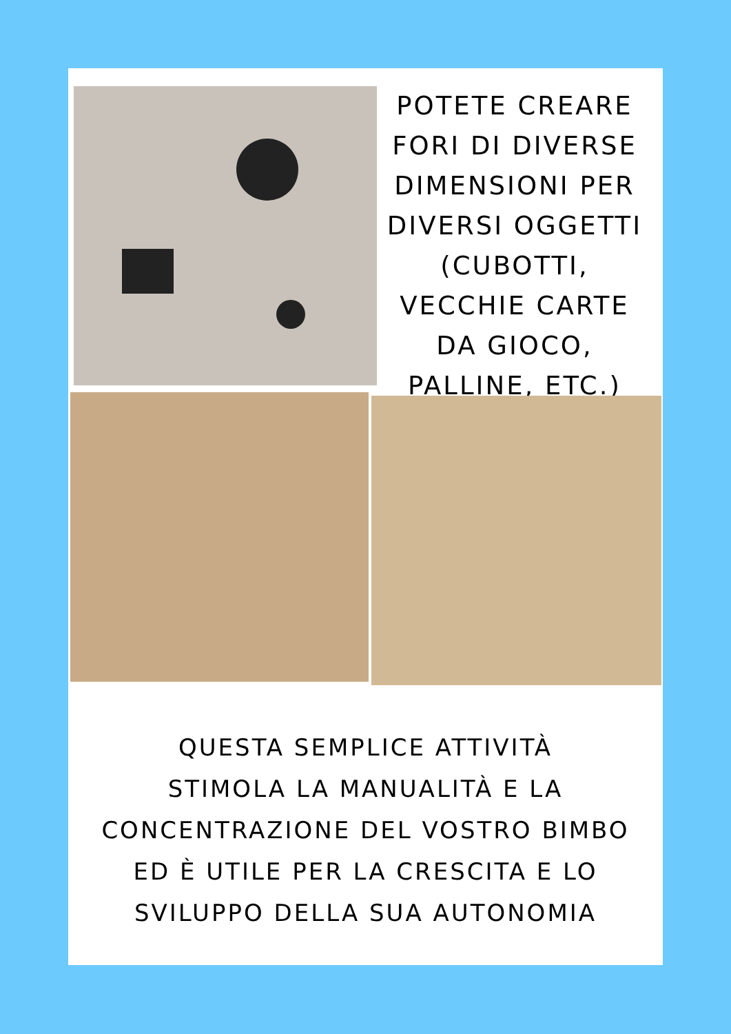POTETE CREARE FORI DI DIVERSE DIMENSIONI PER DIVERSI OGGETTI (CUBOTTI, VECCHIE CARTE DA GIOCO, PALLINE, ETC.)
QUESTA SEMPLICE ATTIVITÀ
STIMOLA LA MANUALITÀ E LA
CONCENTRAZIONE DEL VOSTRO BIMBO
ED È UTILE PER LA CRESCITA E LO
SVILUPPO DELLA SUA AUTONOMIA